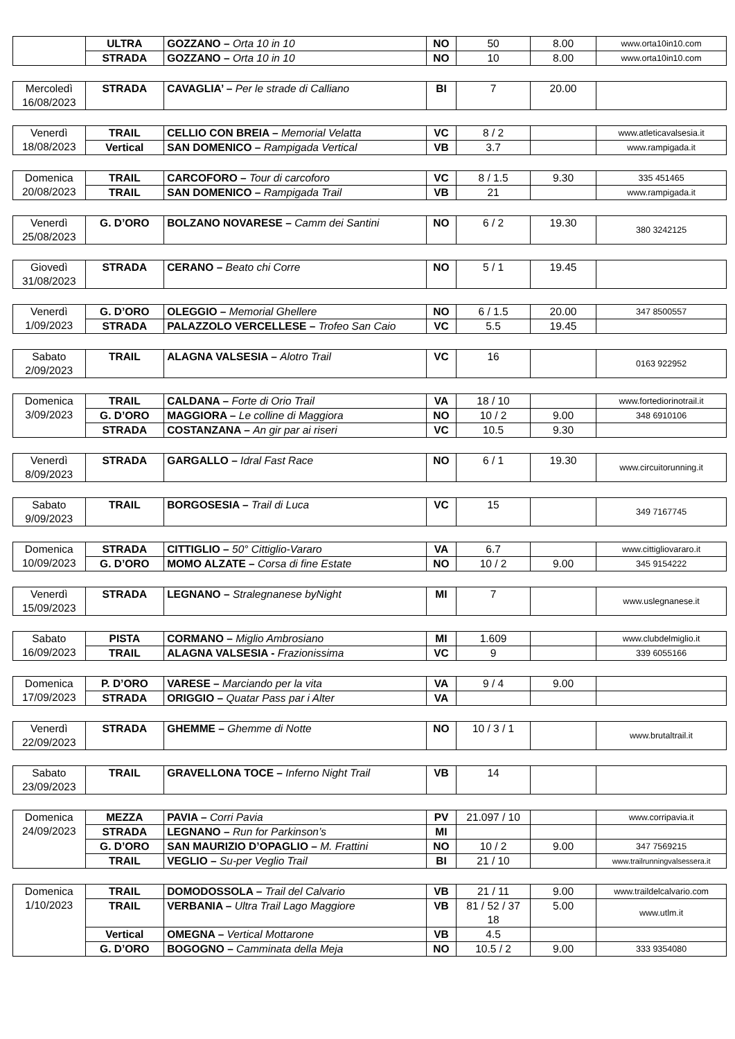| | ULTRA | GOZZANO – Orta 10 in 10 | NO | 50 | 8.00 | www.orta10in10.com |
| | STRADA | GOZZANO – Orta 10 in 10 | NO | 10 | 8.00 | www.orta10in10.com |
| Mercoledì 16/08/2023 | STRADA | CAVAGLIA’ – Per le strade di Calliano | BI | 7 | 20.00 | |
| Venerdì 18/08/2023 | TRAIL | CELLIO CON BREIA – Memorial Velatta | VC | 8 / 2 | | www.atleticavalsesia.it |
| | Vertical | SAN DOMENICO – Rampigada Vertical | VB | 3.7 | | www.rampigada.it |
| Domenica 20/08/2023 | TRAIL | CARCOFORO – Tour di carcoforo | VC | 8 / 1.5 | 9.30 | 335 451465 |
| | TRAIL | SAN DOMENICO – Rampigada Trail | VB | 21 | | www.rampigada.it |
| Venerdì 25/08/2023 | G. D’ORO | BOLZANO NOVARESE – Camm dei Santini | NO | 6 / 2 | 19.30 | 380 3242125 |
| Giovedì 31/08/2023 | STRADA | CERANO – Beato chi Corre | NO | 5 / 1 | 19.45 | |
| Venerdì 1/09/2023 | G. D’ORO | OLEGGIO – Memorial Ghellere | NO | 6 / 1.5 | 20.00 | 347 8500557 |
| | STRADA | PALAZZOLO VERCELLESE – Trofeo San Caio | VC | 5.5 | 19.45 | |
| Sabato 2/09/2023 | TRAIL | ALAGNA VALSESIA – Alotro Trail | VC | 16 | | 0163 922952 |
| Domenica 3/09/2023 | TRAIL | CALDANA – Forte di Orio Trail | VA | 18 / 10 | | www.fortediorinotrail.it |
| | G. D’ORO | MAGGIORA – Le colline di Maggiora | NO | 10 / 2 | 9.00 | 348 6910106 |
| | STRADA | COSTANZANA – An gir par ai riseri | VC | 10.5 | 9.30 | |
| Venerdì 8/09/2023 | STRADA | GARGALLO – Idral Fast Race | NO | 6 / 1 | 19.30 | www.circuitorunning.it |
| Sabato 9/09/2023 | TRAIL | BORGOSESIA – Trail di Luca | VC | 15 | | 349 7167745 |
| Domenica 10/09/2023 | STRADA | CITTIGLIO – 50° Cittiglio-Vararo | VA | 6.7 | | www.cittigliovararo.it |
| | G. D’ORO | MOMO ALZATE – Corsa di fine Estate | NO | 10 / 2 | 9.00 | 345 9154222 |
| Venerdì 15/09/2023 | STRADA | LEGNANO – Stralegnanese byNight | MI | 7 | | www.uslegnanese.it |
| Sabato 16/09/2023 | PISTA | CORMANO – Miglio Ambrosiano | MI | 1.609 | | www.clubdelmiglio.it |
| | TRAIL | ALAGNA VALSESIA - Frazionissima | VC | 9 | | 339 6055166 |
| Domenica 17/09/2023 | P. D’ORO | VARESE – Marciando per la vita | VA | 9 / 4 | 9.00 | |
| | STRADA | ORIGGIO – Quatar Pass par i Alter | VA | | | |
| Venerdì 22/09/2023 | STRADA | GHEMME – Ghemme di Notte | NO | 10 / 3 / 1 | | www.brutaltrail.it |
| Sabato 23/09/2023 | TRAIL | GRAVELLONA TOCE – Inferno Night Trail | VB | 14 | | |
| Domenica 24/09/2023 | MEZZA | PAVIA – Corri Pavia | PV | 21.097 / 10 | | www.corripavia.it |
| | STRADA | LEGNANO – Run for Parkinson’s | MI | | | |
| | G. D’ORO | SAN MAURIZIO D’OPAGLIO – M. Frattini | NO | 10 / 2 | 9.00 | 347 7569215 |
| | TRAIL | VEGLIO – Su-per Veglio Trail | BI | 21 / 10 | | www.trailrunningvalsessera.it |
| Domenica 1/10/2023 | TRAIL | DOMODOSSOLA – Trail del Calvario | VB | 21 / 11 | 9.00 | www.traildelcalvario.com |
| | TRAIL | VERBANIA – Ultra Trail Lago Maggiore | VB | 81 / 52 / 37 18 | 5.00 | www.utlm.it |
| | Vertical | OMEGNA – Vertical Mottarone | VB | 4.5 | | |
| | G. D’ORO | BOGOGNO – Camminata della Meja | NO | 10.5 / 2 | 9.00 | 333 9354080 |